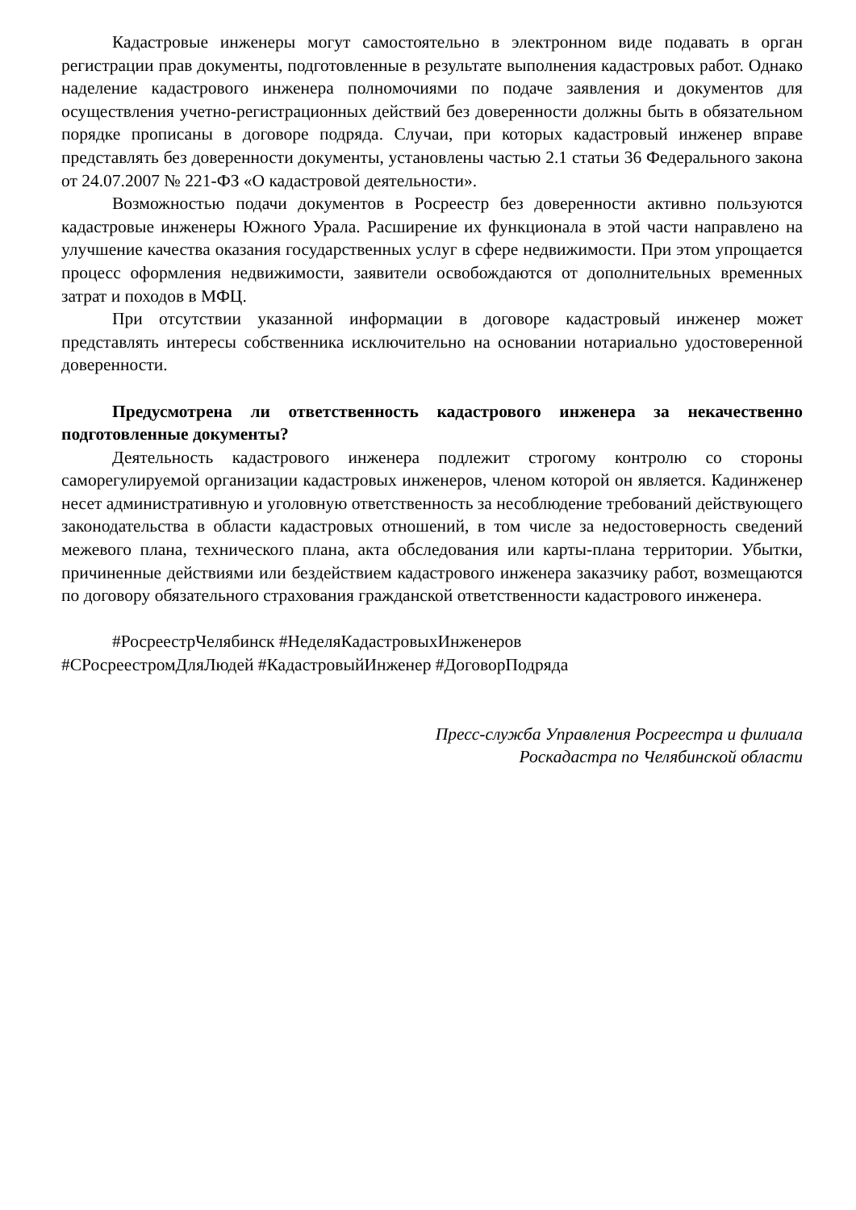Кадастровые инженеры могут самостоятельно в электронном виде подавать в орган регистрации прав документы, подготовленные в результате выполнения кадастровых работ. Однако наделение кадастрового инженера полномочиями по подаче заявления и документов для осуществления учетно-регистрационных действий без доверенности должны быть в обязательном порядке прописаны в договоре подряда. Случаи, при которых кадастровый инженер вправе представлять без доверенности документы, установлены частью 2.1 статьи 36 Федерального закона от 24.07.2007 № 221-ФЗ «О кадастровой деятельности».
Возможностью подачи документов в Росреестр без доверенности активно пользуются кадастровые инженеры Южного Урала. Расширение их функционала в этой части направлено на улучшение качества оказания государственных услуг в сфере недвижимости. При этом упрощается процесс оформления недвижимости, заявители освобождаются от дополнительных временных затрат и походов в МФЦ.
При отсутствии указанной информации в договоре кадастровый инженер может представлять интересы собственника исключительно на основании нотариально удостоверенной доверенности.
Предусмотрена ли ответственность кадастрового инженера за некачественно подготовленные документы?
Деятельность кадастрового инженера подлежит строгому контролю со стороны саморегулируемой организации кадастровых инженеров, членом которой он является. Кадинженер несет административную и уголовную ответственность за несоблюдение требований действующего законодательства в области кадастровых отношений, в том числе за недостоверность сведений межевого плана, технического плана, акта обследования или карты-плана территории. Убытки, причиненные действиями или бездействием кадастрового инженера заказчику работ, возмещаются по договору обязательного страхования гражданской ответственности кадастрового инженера.
#РосреестрЧелябинск #НеделяКадастровыхИнженеров
#СРосреестромДляЛюдей #КадастровыйИнженер #ДоговорПодряда
Пресс-служба Управления Росреестра и филиала
Роскадастра по Челябинской области